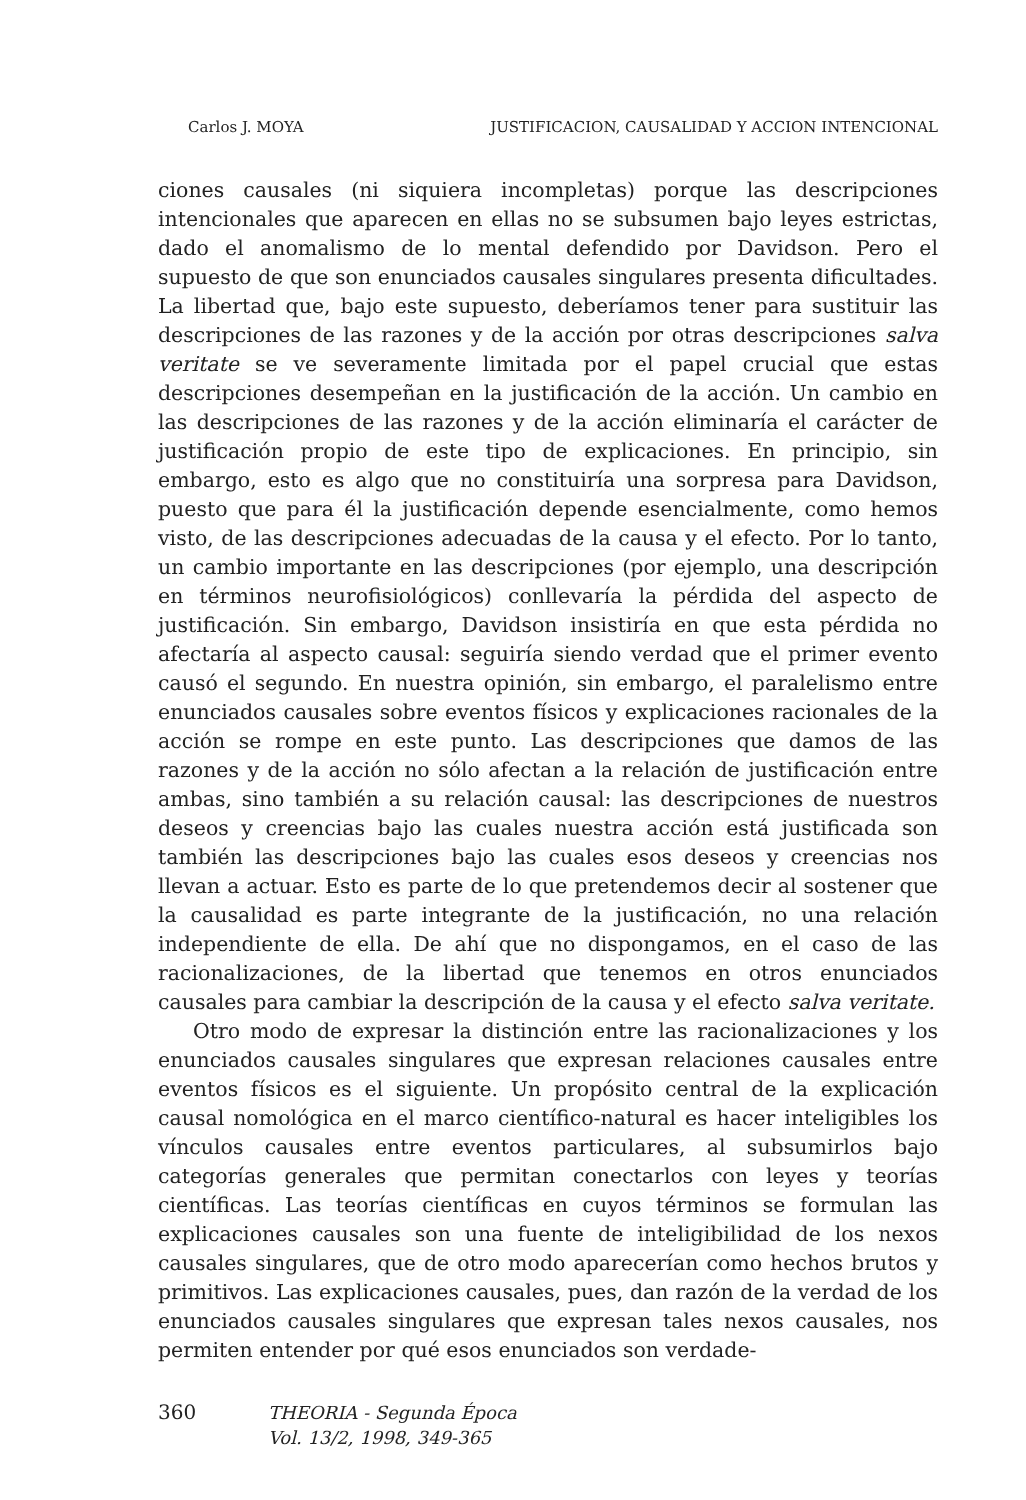Carlos J. MOYA JUSTIFICACION, CAUSALIDAD Y ACCION INTENCIONAL
ciones causales (ni siquiera incompletas) porque las descripciones intencionales que aparecen en ellas no se subsumen bajo leyes estrictas, dado el anomalismo de lo mental defendido por Davidson. Pero el supuesto de que son enunciados causales singulares presenta dificultades. La libertad que, bajo este supuesto, deberíamos tener para sustituir las descripciones de las razones y de la acción por otras descripciones salva veritate se ve severamente limitada por el papel crucial que estas descripciones desempeñan en la justificación de la acción. Un cambio en las descripciones de las razones y de la acción eliminaría el carácter de justificación propio de este tipo de explicaciones. En principio, sin embargo, esto es algo que no constituiría una sorpresa para Davidson, puesto que para él la justificación depende esencialmente, como hemos visto, de las descripciones adecuadas de la causa y el efecto. Por lo tanto, un cambio importante en las descripciones (por ejemplo, una descripción en términos neurofisiológicos) conllevaría la pérdida del aspecto de justificación. Sin embargo, Davidson insistiría en que esta pérdida no afectaría al aspecto causal: seguiría siendo verdad que el primer evento causó el segundo. En nuestra opinión, sin embargo, el paralelismo entre enunciados causales sobre eventos físicos y explicaciones racionales de la acción se rompe en este punto. Las descripciones que damos de las razones y de la acción no sólo afectan a la relación de justificación entre ambas, sino también a su relación causal: las descripciones de nuestros deseos y creencias bajo las cuales nuestra acción está justificada son también las descripciones bajo las cuales esos deseos y creencias nos llevan a actuar. Esto es parte de lo que pretendemos decir al sostener que la causalidad es parte integrante de la justificación, no una relación independiente de ella. De ahí que no dispongamos, en el caso de las racionalizaciones, de la libertad que tenemos en otros enunciados causales para cambiar la descripción de la causa y el efecto salva veritate.
Otro modo de expresar la distinción entre las racionalizaciones y los enunciados causales singulares que expresan relaciones causales entre eventos físicos es el siguiente. Un propósito central de la explicación causal nomológica en el marco científico-natural es hacer inteligibles los vínculos causales entre eventos particulares, al subsumirlos bajo categorías generales que permitan conectarlos con leyes y teorías científicas. Las teorías científicas en cuyos términos se formulan las explicaciones causales son una fuente de inteligibilidad de los nexos causales singulares, que de otro modo aparecerían como hechos brutos y primitivos. Las explicaciones causales, pues, dan razón de la verdad de los enunciados causales singulares que expresan tales nexos causales, nos permiten entender por qué esos enunciados son verdade-
360 THEORIA - Segunda Época
Vol. 13/2, 1998, 349-365